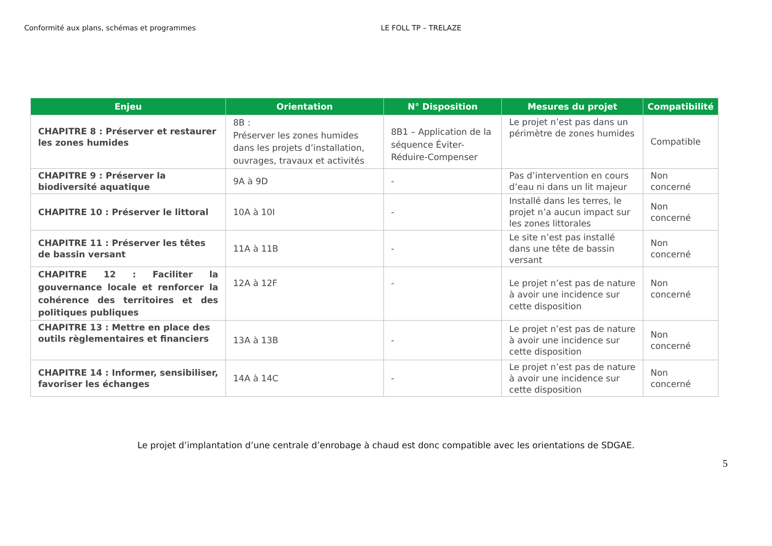Conformité aux plans, schémas et programmes LE FOLL TP – TRELAZE
| Enjeu | Orientation | N° Disposition | Mesures du projet | Compatibilité |
| --- | --- | --- | --- | --- |
| CHAPITRE 8 : Préserver et restaurer les zones humides | 8B : Préserver les zones humides dans les projets d’installation, ouvrages, travaux et activités | 8B1 – Application de la séquence Éviter-Réduire-Compenser | Le projet n’est pas dans un périmètre de zones humides | Compatible |
| CHAPITRE 9 : Préserver la biodiversité aquatique | 9A à 9D | - | Pas d’intervention en cours d’eau ni dans un lit majeur | Non concerné |
| CHAPITRE 10 : Préserver le littoral | 10A à 10I | - | Installé dans les terres, le projet n’a aucun impact sur les zones littorales | Non concerné |
| CHAPITRE 11 : Préserver les têtes de bassin versant | 11A à 11B | - | Le site n’est pas installé dans une tête de bassin versant | Non concerné |
| CHAPITRE 12 : Faciliter la gouvernance locale et renforcer la cohérence des territoires et des politiques publiques | 12A à 12F | - | Le projet n’est pas de nature à avoir une incidence sur cette disposition | Non concerné |
| CHAPITRE 13 : Mettre en place des outils règlementaires et financiers | 13A à 13B | - | Le projet n’est pas de nature à avoir une incidence sur cette disposition | Non concerné |
| CHAPITRE 14 : Informer, sensibiliser, favoriser les échanges | 14A à 14C | - | Le projet n’est pas de nature à avoir une incidence sur cette disposition | Non concerné |
Le projet d’implantation d’une centrale d’enrobage à chaud est donc compatible avec les orientations de SDGAE.
5